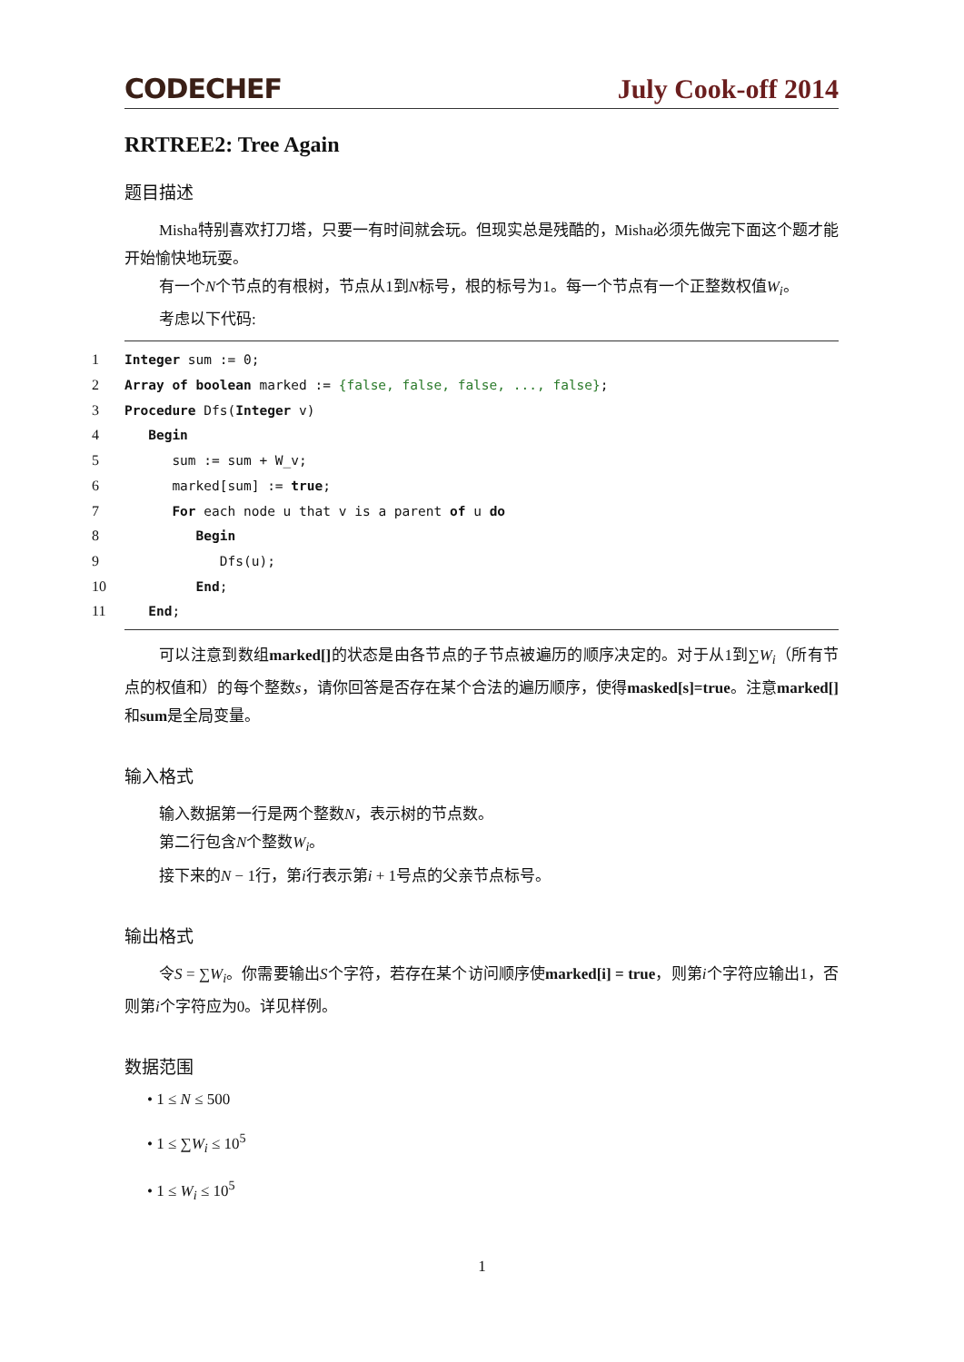CODECHEF July Cook-off 2014
RRTREE2: Tree Again
题目描述
Misha特别喜欢打刀塔，只要一有时间就会玩。但现实总是残酷的，Misha必须先做完下面这个题才能开始愉快地玩耍。
有一个N个节点的有根树，节点从1到N标号，根的标号为1。每一个节点有一个正整数权值W<sub>i</sub>。
考虑以下代码:
1 Integer sum := 0;
2 Array of boolean marked := {false, false, false, ..., false};
3 Procedure Dfs(Integer v)
4 Begin
5 sum := sum + W_v;
6 marked[sum] := true;
7 For each node u that v is a parent of u do
8 Begin
9 Dfs(u);
10 End;
11 End;
可以注意到数组marked[] 的状态是由各节点的子节点被遍历的顺序决定的。对于从1到∑W<sub>i</sub>（所有节点的权值和）的每个整数s，请你回答是否存在某个合法的遍历顺序，使得masked[s]=true。注意marked[] 和sum是全局变量。
输入格式
输入数据第一行是两个整数N，表示树的节点数。
第二行包含N个整数W<sub>i</sub>。
接下来的N − 1行，第i行表示第i + 1号点的父亲节点标号。
输出格式
令S = ∑W<sub>i</sub>。你需要输出S个字符，若存在某个访问顺序使marked[i] = true，则第i个字符应输出1，否则第i个字符应为0。详见样例。
数据范围
• 1 ≤ N ≤ 500
• 1 ≤ ∑W<sub>i</sub> ≤ 10<sup>5</sup>
• 1 ≤ W<sub>i</sub> ≤ 10<sup>5</sup>
1